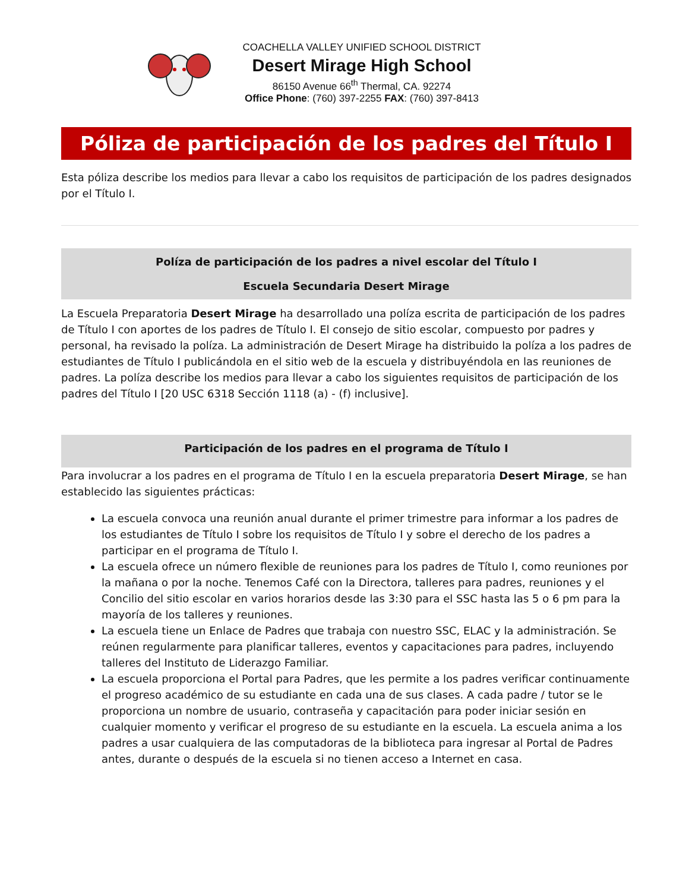COACHELLA VALLEY UNIFIED SCHOOL DISTRICT
Desert Mirage High School
86150 Avenue 66<sup>th</sup> Thermal, CA. 92274
Office Phone: (760) 397-2255 FAX: (760) 397-8413
Póliza de participación de los padres del Título I
Esta póliza describe los medios para llevar a cabo los requisitos de participación de los padres designados por el Título I.
Políza de participación de los padres a nivel escolar del Título I
Escuela Secundaria Desert Mirage
La Escuela Preparatoria Desert Mirage ha desarrollado una políza escrita de participación de los padres de Título I con aportes de los padres de Título I. El consejo de sitio escolar, compuesto por padres y personal, ha revisado la políza. La administración de Desert Mirage ha distribuido la políza a los padres de estudiantes de Título I publicándola en el sitio web de la escuela y distribuyéndola en las reuniones de padres. La políza describe los medios para llevar a cabo los siguientes requisitos de participación de los padres del Título I [20 USC 6318 Sección 1118 (a) - (f) inclusive].
Participación de los padres en el programa de Título I
Para involucrar a los padres en el programa de Título I en la escuela preparatoria Desert Mirage, se han establecido las siguientes prácticas:
La escuela convoca una reunión anual durante el primer trimestre para informar a los padres de los estudiantes de Título I sobre los requisitos de Título I y sobre el derecho de los padres a participar en el programa de Título I.
La escuela ofrece un número flexible de reuniones para los padres de Título I, como reuniones por la mañana o por la noche. Tenemos Café con la Directora, talleres para padres, reuniones y el Concilio del sitio escolar en varios horarios desde las 3:30 para el SSC hasta las 5 o 6 pm para la mayoría de los talleres y reuniones.
La escuela tiene un Enlace de Padres que trabaja con nuestro SSC, ELAC y la administración. Se reúnen regularmente para planificar talleres, eventos y capacitaciones para padres, incluyendo talleres del Instituto de Liderazgo Familiar.
La escuela proporciona el Portal para Padres, que les permite a los padres verificar continuamente el progreso académico de su estudiante en cada una de sus clases. A cada padre / tutor se le proporciona un nombre de usuario, contraseña y capacitación para poder iniciar sesión en cualquier momento y verificar el progreso de su estudiante en la escuela. La escuela anima a los padres a usar cualquiera de las computadoras de la biblioteca para ingresar al Portal de Padres antes, durante o después de la escuela si no tienen acceso a Internet en casa.